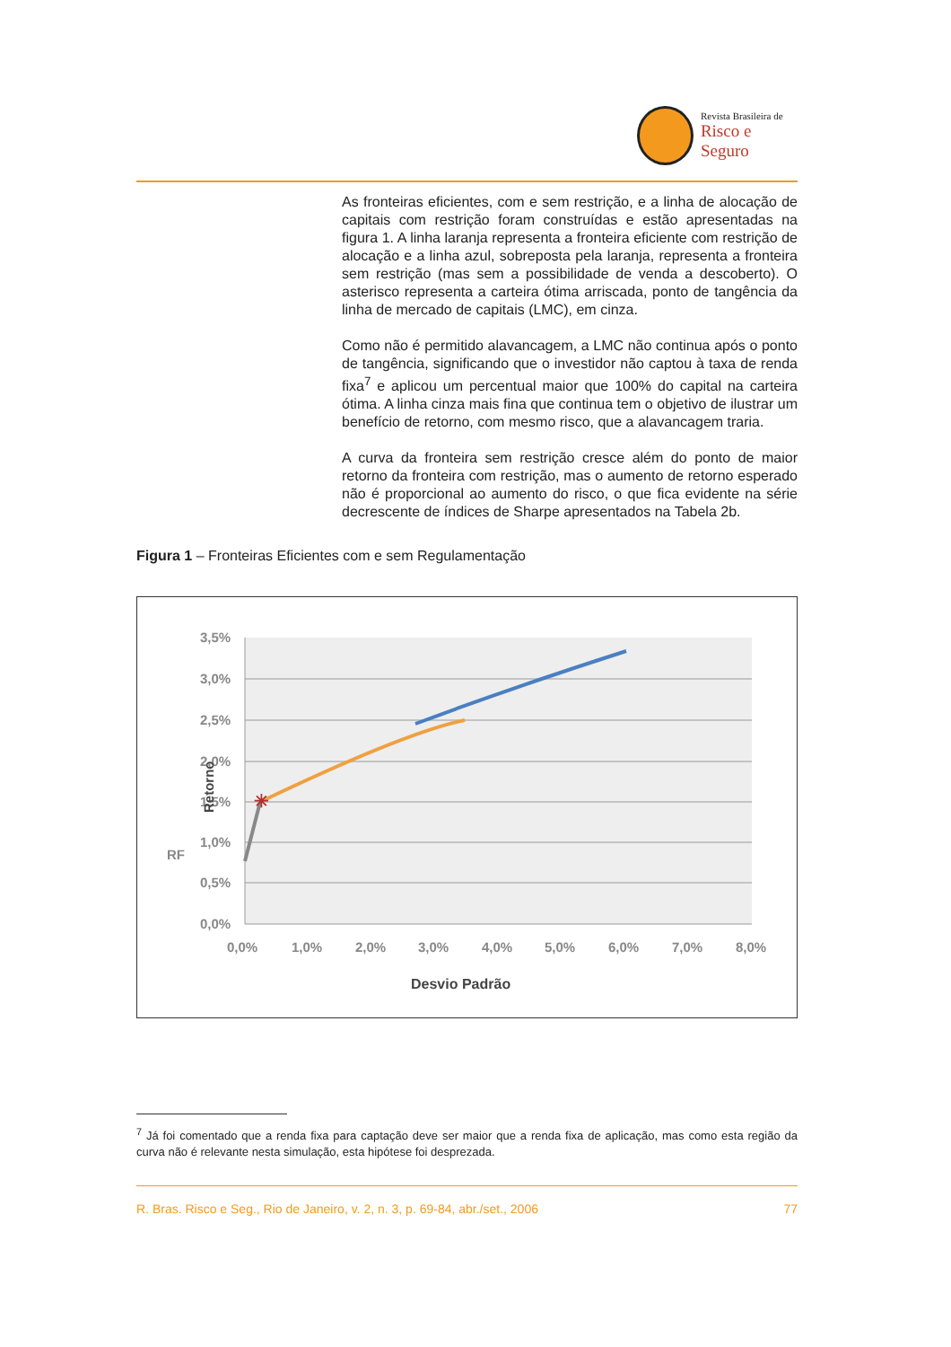Revista Brasileira de
Risco e Seguro
As fronteiras eficientes, com e sem restrição, e a linha de alocação de capitais com restrição foram construídas e estão apresentadas na figura 1. A linha laranja representa a fronteira eficiente com restrição de alocação e a linha azul, sobreposta pela laranja, representa a fronteira sem restrição (mas sem a possibilidade de venda a descoberto). O asterisco representa a carteira ótima arriscada, ponto de tangência da linha de mercado de capitais (LMC), em cinza.
Como não é permitido alavancagem, a LMC não continua após o ponto de tangência, significando que o investidor não captou à taxa de renda fixa<sup>7</sup> e aplicou um percentual maior que 100% do capital na carteira ótima. A linha cinza mais fina que continua tem o objetivo de ilustrar um benefício de retorno, com mesmo risco, que a alavancagem traria.
A curva da fronteira sem restrição cresce além do ponto de maior retorno da fronteira com restrição, mas o aumento de retorno esperado não é proporcional ao aumento do risco, o que fica evidente na série decrescente de índices de Sharpe apresentados na Tabela 2b.
Figura 1 – Fronteiras Eficientes com e sem Regulamentação
3,5%
3,0%
2,5%
2,0%
1,5%
1,0%
0,5%
0,0%
0,0%
1,0%
2,0%
3,0%
4,0%
5,0%
6,0%
7,0%
8,0%
Desvio Padrão
Retorno
RF
✳
<sup>7</sup> Já foi comentado que a renda fixa para captação deve ser maior que a renda fixa de aplicação, mas como esta região da curva não é relevante nesta simulação, esta hipótese foi desprezada.
R. Bras. Risco e Seg., Rio de Janeiro, v. 2, n. 3, p. 69-84, abr./set., 2006 77